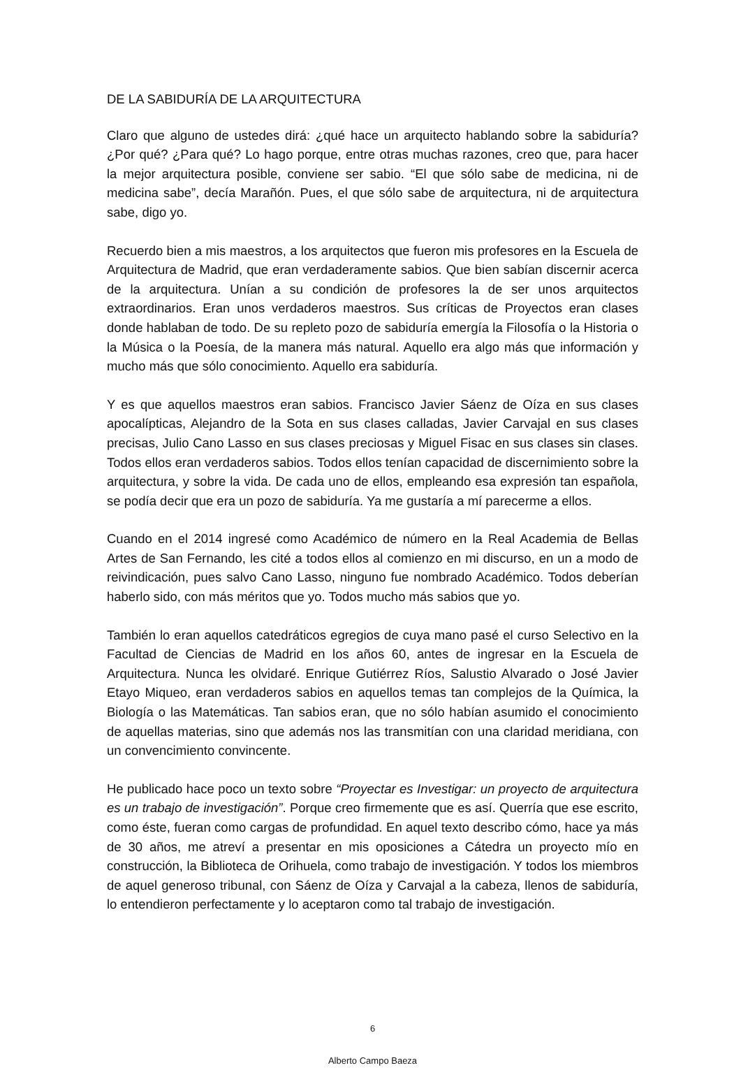DE LA SABIDURÍA DE LA ARQUITECTURA
Claro que alguno de ustedes dirá: ¿qué hace un arquitecto hablando sobre la sabiduría? ¿Por qué? ¿Para qué? Lo hago porque, entre otras muchas razones, creo que, para hacer la mejor arquitectura posible, conviene ser sabio. “El que sólo sabe de medicina, ni de medicina sabe”, decía Marañón. Pues, el que sólo sabe de arquitectura, ni de arquitectura sabe, digo yo.
Recuerdo bien a mis maestros, a los arquitectos que fueron mis profesores en la Escuela de Arquitectura de Madrid, que eran verdaderamente sabios. Que bien sabían discernir acerca de la arquitectura. Unían a su condición de profesores la de ser unos arquitectos extraordinarios. Eran unos verdaderos maestros. Sus críticas de Proyectos eran clases donde hablaban de todo. De su repleto pozo de sabiduría emergía la Filosofía o la Historia o la Música o la Poesía, de la manera más natural. Aquello era algo más que información y mucho más que sólo conocimiento. Aquello era sabiduría.
Y es que aquellos maestros eran sabios. Francisco Javier Sáenz de Oíza en sus clases apocalípticas, Alejandro de la Sota en sus clases calladas, Javier Carvajal en sus clases precisas, Julio Cano Lasso en sus clases preciosas y Miguel Fisac en sus clases sin clases. Todos ellos eran verdaderos sabios. Todos ellos tenían capacidad de discernimiento sobre la arquitectura, y sobre la vida. De cada uno de ellos, empleando esa expresión tan española, se podía decir que era un pozo de sabiduría. Ya me gustaría a mí parecerme a ellos.
Cuando en el 2014 ingresé como Académico de número en la Real Academia de Bellas Artes de San Fernando, les cité a todos ellos al comienzo en mi discurso, en un a modo de reivindicación, pues salvo Cano Lasso, ninguno fue nombrado Académico. Todos deberían haberlo sido, con más méritos que yo. Todos mucho más sabios que yo.
También lo eran aquellos catedráticos egregios de cuya mano pasé el curso Selectivo en la Facultad de Ciencias de Madrid en los años 60, antes de ingresar en la Escuela de Arquitectura. Nunca les olvidaré. Enrique Gutiérrez Ríos, Salustio Alvarado o José Javier Etayo Miqueo, eran verdaderos sabios en aquellos temas tan complejos de la Química, la Biología o las Matemáticas. Tan sabios eran, que no sólo habían asumido el conocimiento de aquellas materias, sino que además nos las transmitían con una claridad meridiana, con un convencimiento convincente.
He publicado hace poco un texto sobre “Proyectar es Investigar: un proyecto de arquitectura es un trabajo de investigación”. Porque creo firmemente que es así. Querría que ese escrito, como éste, fueran como cargas de profundidad. En aquel texto describo cómo, hace ya más de 30 años, me atreví a presentar en mis oposiciones a Cátedra un proyecto mío en construcción, la Biblioteca de Orihuela, como trabajo de investigación. Y todos los miembros de aquel generoso tribunal, con Sáenz de Oíza y Carvajal a la cabeza, llenos de sabiduría, lo entendieron perfectamente y lo aceptaron como tal trabajo de investigación.
6
Alberto Campo Baeza